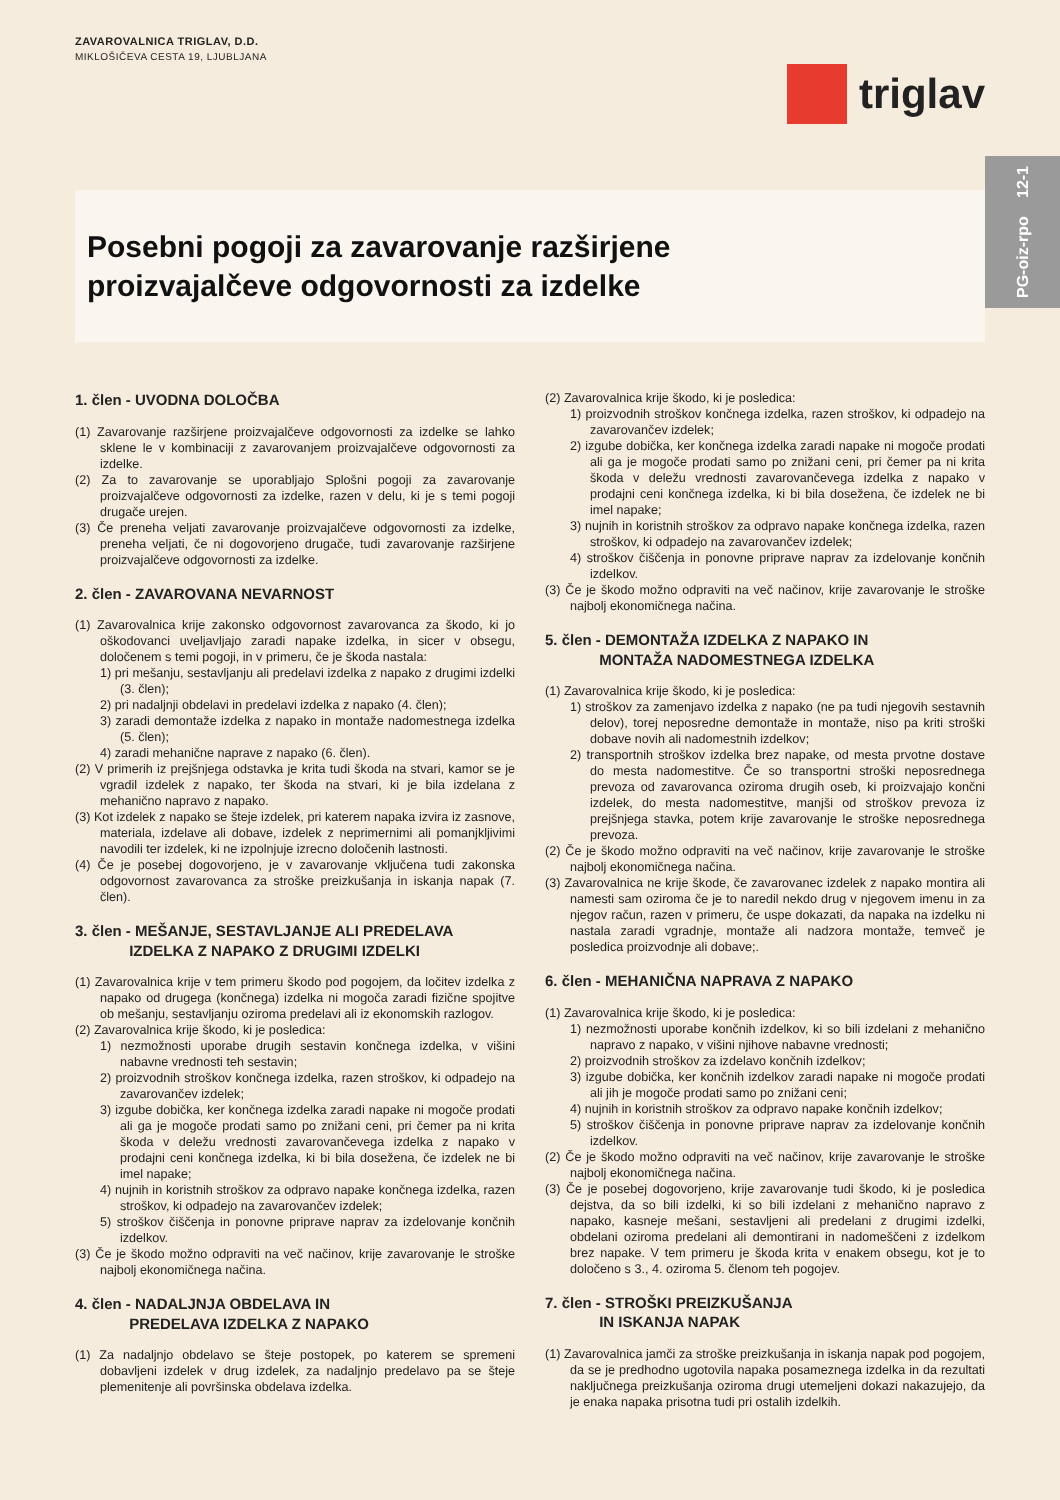ZAVAROVALNICA TRIGLAV, D.D.
MIKLOŠIČEVA CESTA 19, LJUBLJANA
triglav
Posebni pogoji za zavarovanje razširjene
proizvajalčeve odgovornosti za izdelke
PG-oiz-rpo 12-1
1. člen - UVODNA DOLOČBA
(1) Zavarovanje razširjene proizvajalčeve odgovornosti za izdelke se lahko sklene le v kombinaciji z zavarovanjem proizvajalčeve odgovornosti za izdelke.
(2) Za to zavarovanje se uporabljajo Splošni pogoji za zavarovanje proizvajalčeve odgovornosti za izdelke, razen v delu, ki je s temi pogoji drugače urejen.
(3) Če preneha veljati zavarovanje proizvajalčeve odgovornosti za izdelke, preneha veljati, če ni dogovorjeno drugače, tudi zavarovanje razširjene proizvajalčeve odgovornosti za izdelke.
2. člen - ZAVAROVANA NEVARNOST
(1) Zavarovalnica krije zakonsko odgovornost zavarovanca za škodo, ki jo oškodovanci uveljavljajo zaradi napake izdelka, in sicer v obsegu, določenem s temi pogoji, in v primeru, če je škoda nastala:
1) pri mešanju, sestavljanju ali predelavi izdelka z napako z drugimi izdelki (3. člen);
2) pri nadaljnji obdelavi in predelavi izdelka z napako (4. člen);
3) zaradi demontaže izdelka z napako in montaže nadomestnega izdelka (5. člen);
4) zaradi mehanične naprave z napako (6. člen).
(2) V primerih iz prejšnjega odstavka je krita tudi škoda na stvari, kamor se je vgradil izdelek z napako, ter škoda na stvari, ki je bila izdelana z mehanično napravo z napako.
(3) Kot izdelek z napako se šteje izdelek, pri katerem napaka izvira iz zasnove, materiala, izdelave ali dobave, izdelek z neprimernimi ali pomanjkljivimi navodili ter izdelek, ki ne izpolnjuje izrecno določenih lastnosti.
(4) Če je posebej dogovorjeno, je v zavarovanje vključena tudi zakonska odgovornost zavarovanca za stroške preizkušanja in iskanja napak (7. člen).
3. člen - MEŠANJE, SESTAVLJANJE ALI PREDELAVA
IZDELKA Z NAPAKO Z DRUGIMI IZDELKI
(1) Zavarovalnica krije v tem primeru škodo pod pogojem, da ločitev izdelka z napako od drugega (končnega) izdelka ni mogoča zaradi fizične spojitve ob mešanju, sestavljanju oziroma predelavi ali iz ekonomskih razlogov.
(2) Zavarovalnica krije škodo, ki je posledica:
1) nezmožnosti uporabe drugih sestavin končnega izdelka, v višini nabavne vrednosti teh sestavin;
2) proizvodnih stroškov končnega izdelka, razen stroškov, ki odpadejo na zavarovančev izdelek;
3) izgube dobička, ker končnega izdelka zaradi napake ni mogoče prodati ali ga je mogoče prodati samo po znižani ceni, pri čemer pa ni krita škoda v deležu vrednosti zavarovančevega izdelka z napako v prodajni ceni končnega izdelka, ki bi bila dosežena, če izdelek ne bi imel napake;
4) nujnih in koristnih stroškov za odpravo napake končnega izdelka, razen stroškov, ki odpadejo na zavarovančev izdelek;
5) stroškov čiščenja in ponovne priprave naprav za izdelovanje končnih izdelkov.
(3) Če je škodo možno odpraviti na več načinov, krije zavarovanje le stroške najbolj ekonomičnega načina.
4. člen - NADALJNJA OBDELAVA IN
PREDELAVA IZDELKA Z NAPAKO
(1) Za nadaljnjo obdelavo se šteje postopek, po katerem se spremeni dobavljeni izdelek v drug izdelek, za nadaljnjo predelavo pa se šteje plemenitenje ali površinska obdelava izdelka.
(2) Zavarovalnica krije škodo, ki je posledica:
1) proizvodnih stroškov končnega izdelka, razen stroškov, ki odpadejo na zavarovančev izdelek;
2) izgube dobička, ker končnega izdelka zaradi napake ni mogoče prodati ali ga je mogoče prodati samo po znižani ceni, pri čemer pa ni krita škoda v deležu vrednosti zavarovančevega izdelka z napako v prodajni ceni končnega izdelka, ki bi bila dosežena, če izdelek ne bi imel napake;
3) nujnih in koristnih stroškov za odpravo napake končnega izdelka, razen stroškov, ki odpadejo na zavarovančev izdelek;
4) stroškov čiščenja in ponovne priprave naprav za izdelovanje končnih izdelkov.
(3) Če je škodo možno odpraviti na več načinov, krije zavarovanje le stroške najbolj ekonomičnega načina.
5. člen - DEMONTAŽA IZDELKA Z NAPAKO IN
MONTAŽA NADOMESTNEGA IZDELKA
(1) Zavarovalnica krije škodo, ki je posledica:
1) stroškov za zamenjavo izdelka z napako (ne pa tudi njegovih sestavnih delov), torej neposredne demontaže in montaže, niso pa kriti stroški dobave novih ali nadomestnih izdelkov;
2) transportnih stroškov izdelka brez napake, od mesta prvotne dostave do mesta nadomestitve. Če so transportni stroški neposrednega prevoza od zavarovanca oziroma drugih oseb, ki proizvajajo končni izdelek, do mesta nadomestitve, manjši od stroškov prevoza iz prejšnjega stavka, potem krije zavarovanje le stroške neposrednega prevoza.
(2) Če je škodo možno odpraviti na več načinov, krije zavarovanje le stroške najbolj ekonomičnega načina.
(3) Zavarovalnica ne krije škode, če zavarovanec izdelek z napako montira ali namesti sam oziroma če je to naredil nekdo drug v njegovem imenu in za njegov račun, razen v primeru, če uspe dokazati, da napaka na izdelku ni nastala zaradi vgradnje, montaže ali nadzora montaže, temveč je posledica proizvodnje ali dobave;.
6. člen - MEHANIČNA NAPRAVA Z NAPAKO
(1) Zavarovalnica krije škodo, ki je posledica:
1) nezmožnosti uporabe končnih izdelkov, ki so bili izdelani z mehanično napravo z napako, v višini njihove nabavne vrednosti;
2) proizvodnih stroškov za izdelavo končnih izdelkov;
3) izgube dobička, ker končnih izdelkov zaradi napake ni mogoče prodati ali jih je mogoče prodati samo po znižani ceni;
4) nujnih in koristnih stroškov za odpravo napake končnih izdelkov;
5) stroškov čiščenja in ponovne priprave naprav za izdelovanje končnih izdelkov.
(2) Če je škodo možno odpraviti na več načinov, krije zavarovanje le stroške najbolj ekonomičnega načina.
(3) Če je posebej dogovorjeno, krije zavarovanje tudi škodo, ki je posledica dejstva, da so bili izdelki, ki so bili izdelani z mehanično napravo z napako, kasneje mešani, sestavljeni ali predelani z drugimi izdelki, obdelani oziroma predelani ali demontirani in nadomeščeni z izdelkom brez napake. V tem primeru je škoda krita v enakem obsegu, kot je to določeno s 3., 4. oziroma 5. členom teh pogojev.
7. člen - STROŠKI PREIZKUŠANJA
IN ISKANJA NAPAK
(1) Zavarovalnica jamči za stroške preizkušanja in iskanja napak pod pogojem, da se je predhodno ugotovila napaka posameznega izdelka in da rezultati naključnega preizkušanja oziroma drugi utemeljeni dokazi nakazujejo, da je enaka napaka prisotna tudi pri ostalih izdelkih.